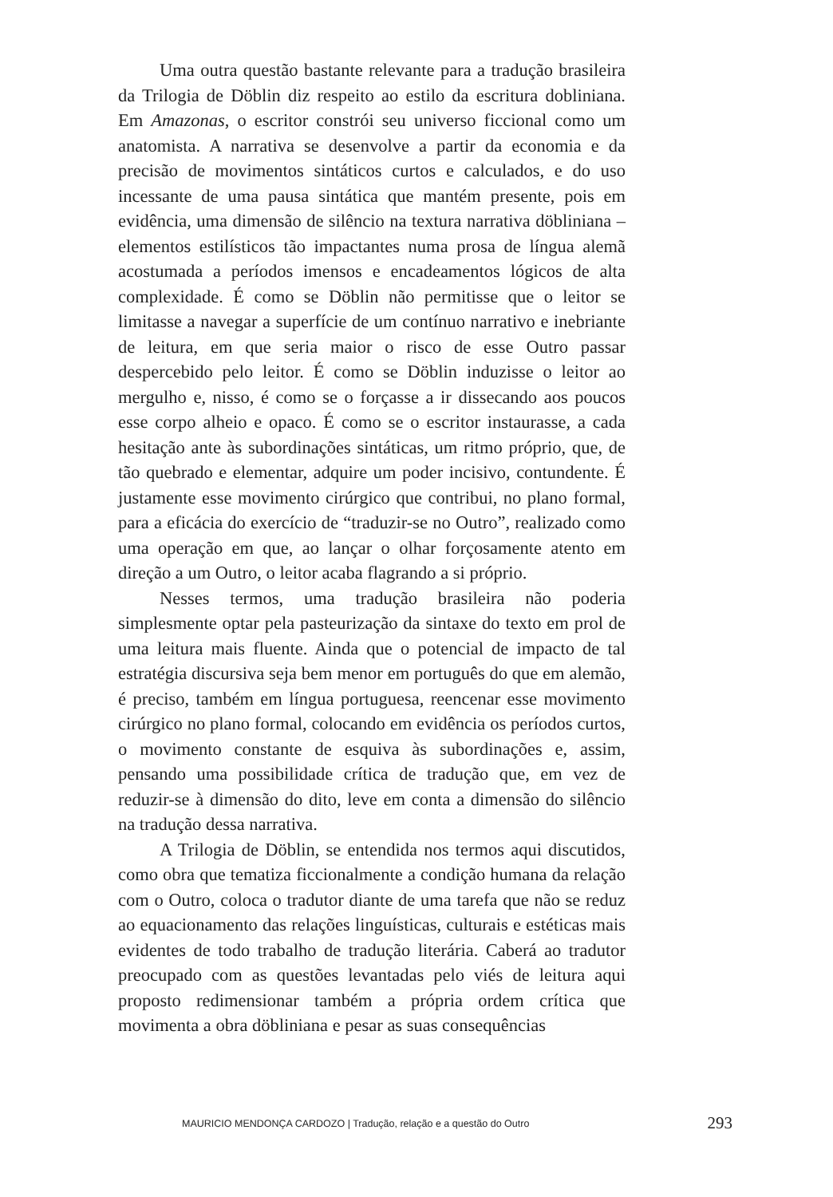Uma outra questão bastante relevante para a tradução brasileira da Trilogia de Döblin diz respeito ao estilo da escritura dobliniana. Em Amazonas, o escritor constrói seu universo ficcional como um anatomista. A narrativa se desenvolve a partir da economia e da precisão de movimentos sintáticos curtos e calculados, e do uso incessante de uma pausa sintática que mantém presente, pois em evidência, uma dimensão de silêncio na textura narrativa döbliniana – elementos estilísticos tão impactantes numa prosa de língua alemã acostumada a períodos imensos e encadeamentos lógicos de alta complexidade. É como se Döblin não permitisse que o leitor se limitasse a navegar a superfície de um contínuo narrativo e inebriante de leitura, em que seria maior o risco de esse Outro passar despercebido pelo leitor. É como se Döblin induzisse o leitor ao mergulho e, nisso, é como se o forçasse a ir dissecando aos poucos esse corpo alheio e opaco. É como se o escritor instaurasse, a cada hesitação ante às subordinações sintáticas, um ritmo próprio, que, de tão quebrado e elementar, adquire um poder incisivo, contundente. É justamente esse movimento cirúrgico que contribui, no plano formal, para a eficácia do exercício de “traduzir-se no Outro”, realizado como uma operação em que, ao lançar o olhar forçosamente atento em direção a um Outro, o leitor acaba flagrando a si próprio.
Nesses termos, uma tradução brasileira não poderia simplesmente optar pela pasteurização da sintaxe do texto em prol de uma leitura mais fluente. Ainda que o potencial de impacto de tal estratégia discursiva seja bem menor em português do que em alemão, é preciso, também em língua portuguesa, reencenar esse movimento cirúrgico no plano formal, colocando em evidência os períodos curtos, o movimento constante de esquiva às subordinações e, assim, pensando uma possibilidade crítica de tradução que, em vez de reduzir-se à dimensão do dito, leve em conta a dimensão do silêncio na tradução dessa narrativa.
A Trilogia de Döblin, se entendida nos termos aqui discutidos, como obra que tematiza ficcionalmente a condição humana da relação com o Outro, coloca o tradutor diante de uma tarefa que não se reduz ao equacionamento das relações linguísticas, culturais e estéticas mais evidentes de todo trabalho de tradução literária. Caberá ao tradutor preocupado com as questões levantadas pelo viés de leitura aqui proposto redimensionar também a própria ordem crítica que movimenta a obra döbliniana e pesar as suas consequências
MAURICIO MENDONÇA CARDOZO | Tradução, relação e a questão do Outro 293